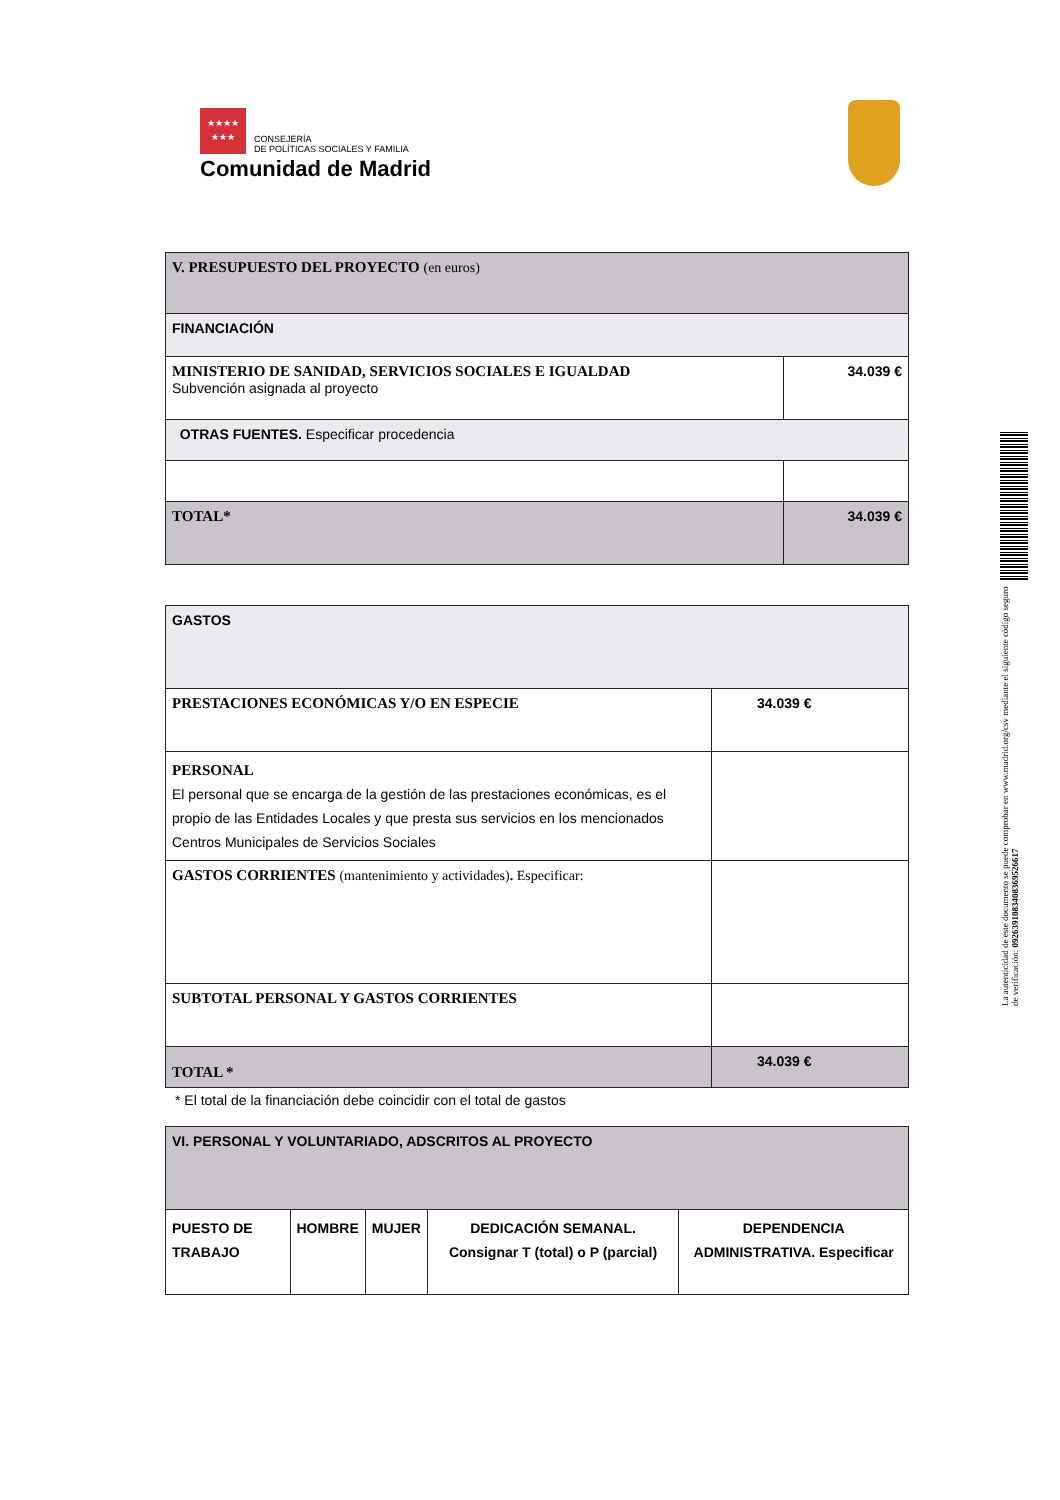★★★★
★★★ CONSEJERÍA
DE POLÍTICAS SOCIALES Y FAMILIA
Comunidad de Madrid
| V. PRESUPUESTO DEL PROYECTO (en euros) | |
| FINANCIACIÓN | |
| MINISTERIO DE SANIDAD, SERVICIOS SOCIALES E IGUALDAD Subvención asignada al proyecto | 34.039 € |
| OTRAS FUENTES. Especificar procedencia | |
| TOTAL* | 34.039 € |
| GASTOS | |
| PRESTACIONES ECONÓMICAS Y/O EN ESPECIE | 34.039 € |
| PERSONAL El personal que se encarga de la gestión de las prestaciones económicas, es el propio de las Entidades Locales y que presta sus servicios en los mencionados Centros Municipales de Servicios Sociales | |
| GASTOS CORRIENTES (mantenimiento y actividades) . Especificar: | |
| SUBTOTAL PERSONAL Y GASTOS CORRIENTES | |
| TOTAL * | 34.039 € |
* El total de la financiación debe coincidir con el total de gastos
| VI. PERSONAL Y VOLUNTARIADO, ADSCRITOS AL PROYECTO | | | | |
| PUESTO DE TRABAJO | HOMBRE | MUJER | DEDICACIÓN SEMANAL. Consignar T (total) o P (parcial) | DEPENDENCIA ADMINISTRATIVA. Especificar |
La autenticidad de este documento se puede comprobar en www.madrid.org/csv mediante el siguiente código seguro de verificación: 0926391083408369526617